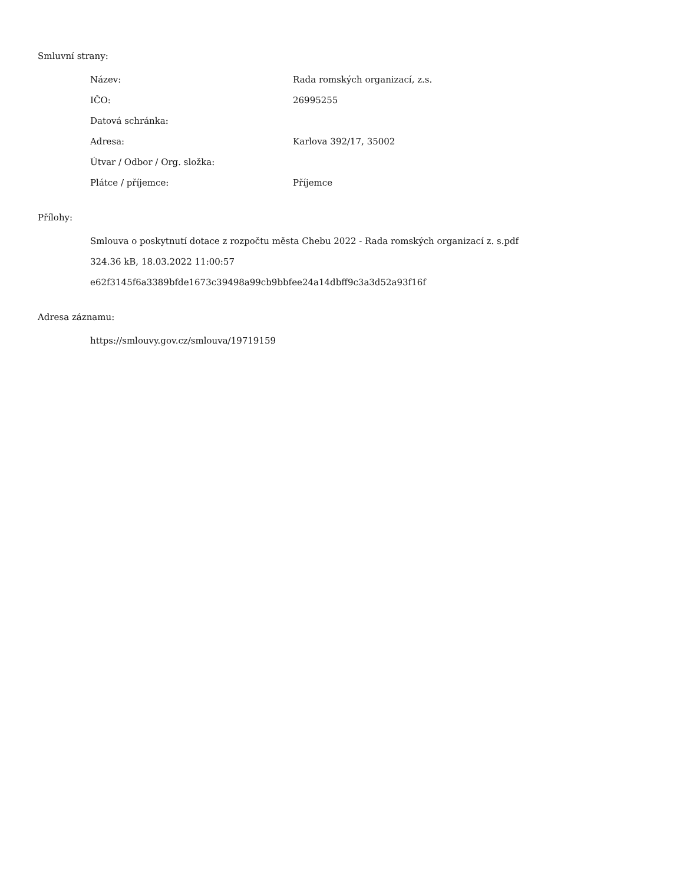Smluvní strany:
| Název: | Rada romských organizací, z.s. |
| IČO: | 26995255 |
| Datová schránka: | |
| Adresa: | Karlova 392/17, 35002 |
| Útvar / Odbor / Org. složka: | |
| Plátce / příjemce: | Příjemce |
Přílohy:
Smlouva o poskytnutí dotace z rozpočtu města Chebu 2022 - Rada romských organizací z. s.pdf
324.36 kB, 18.03.2022 11:00:57
e62f3145f6a3389bfde1673c39498a99cb9bbfee24a14dbff9c3a3d52a93f16f
Adresa záznamu:
https://smlouvy.gov.cz/smlouva/19719159